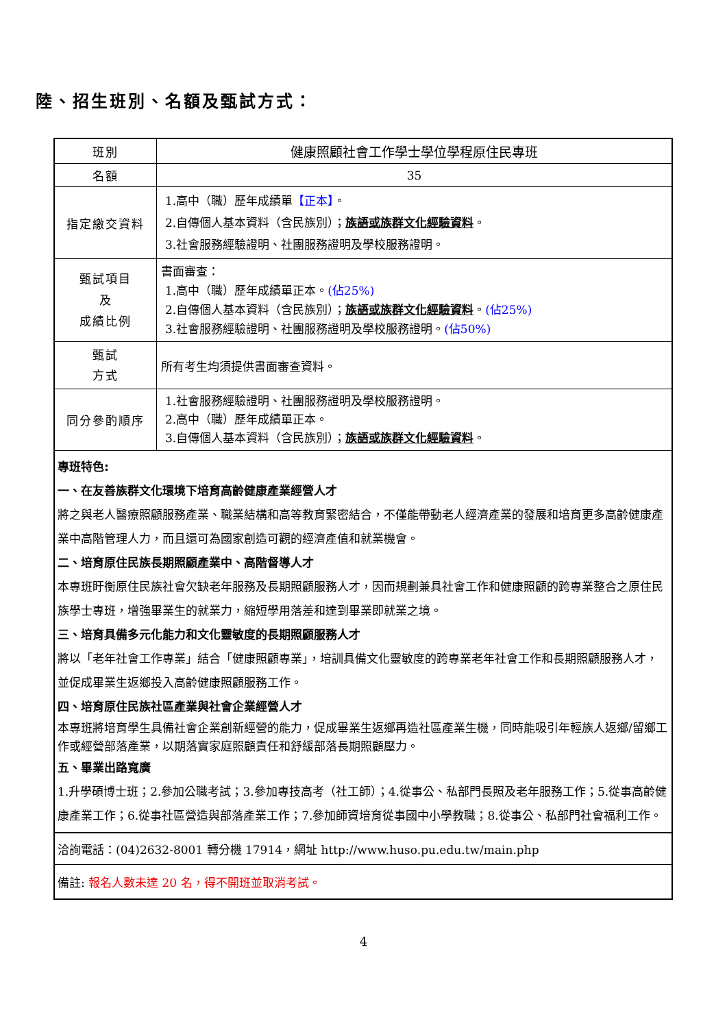陸、招生班別、名額及甄試方式：
| 班別 | 健康照顧社會工作學士學位學程原住民專班 |
| 名額 | 35 |
| 指定繳交資料 | 1.高中（職）歷年成績單 【正本】 。 2.自傳個人基本資料（含民族別）； 族語或族群文化經驗資料 。 3.社會服務經驗證明、社團服務證明及學校服務證明。 |
| 甄試項目 及 成績比例 | 書面審查： 1.高中（職）歷年成績單正本。 (佔25%) 2.自傳個人基本資料（含民族別）； 族語或族群文化經驗資料 。 (佔25%) 3.社會服務經驗證明、社團服務證明及學校服務證明。 (佔50%) |
| 甄試 方式 | 所有考生均須提供書面審查資料。 |
| 同分參酌順序 | 1.社會服務經驗證明、社團服務證明及學校服務證明。 2.高中（職）歷年成績單正本。 3.自傳個人基本資料（含民族別）； 族語或族群文化經驗資料 。 |
| 專班特色: 一、在友善族群文化環境下培育高齡健康產業經營人才 將之與老人醫療照顧服務產業、職業結構和高等教育緊密結合，不僅能帶動老人經濟產業的發展和培育更多高齡健康產業中高階管理人力，而且還可為國家創造可觀的經濟產值和就業機會。 二、培育原住民族長期照顧產業中、高階督導人才 本專班盱衡原住民族社會欠缺老年服務及長期照顧服務人才，因而規劃兼具社會工作和健康照顧的跨專業整合之原住民族學士專班，增強畢業生的就業力，縮短學用落差和達到畢業即就業之境。 三、培育具備多元化能力和文化靈敏度的長期照顧服務人才 將以「老年社會工作專業」結合「健康照顧專業」，培訓具備文化靈敏度的跨專業老年社會工作和長期照顧服務人才，並促成畢業生返鄉投入高齡健康照顧服務工作。 四、培育原住民族社區產業與社會企業經營人才 本專班將培育學生具備社會企業創新經營的能力，促成畢業生返鄉再造社區產業生機，同時能吸引年輕族人返鄉/留鄉工作或經營部落產業，以期落實家庭照顧責任和舒緩部落長期照顧壓力。 五、畢業出路寬廣 1.升學碩博士班；2.參加公職考試；3.參加專技高考（社工師）；4.從事公、私部門長照及老年服務工作；5.從事高齡健康產業工作；6.從事社區營造與部落產業工作；7.參加師資培育從事國中小學教職；8.從事公、私部門社會福利工作。 | |
| 洽詢電話：(04)2632-8001 轉分機 17914，網址 http://www.huso.pu.edu.tw/main.php | |
| 備註: 報名人數未達 20 名，得不開班並取消考試。 | |
4